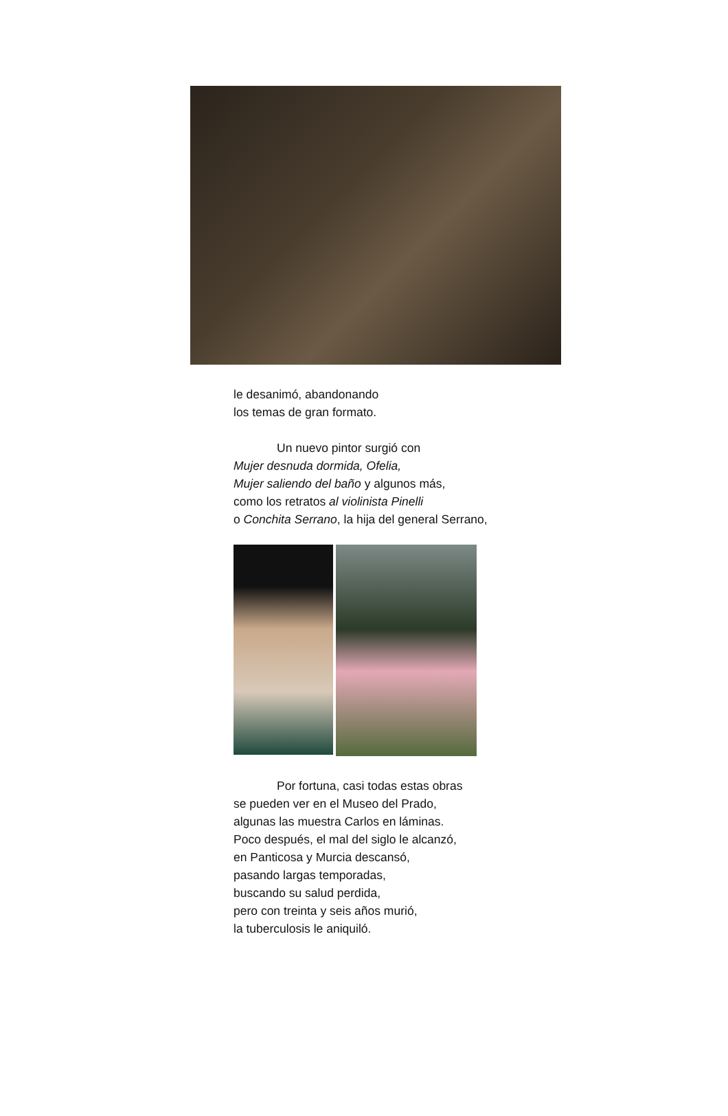le desanimó, abandonando
los temas de gran formato.
Un nuevo pintor surgió con
Mujer desnuda dormida, Ofelia,
Mujer saliendo del baño y algunos más,
como los retratos al violinista Pinelli
o Conchita Serrano, la hija del general Serrano,
Por fortuna, casi todas estas obras
se pueden ver en el Museo del Prado,
algunas las muestra Carlos en láminas.
Poco después, el mal del siglo le alcanzó,
en Panticosa y Murcia descansó,
pasando largas temporadas,
buscando su salud perdida,
pero con treinta y seis años murió,
la tuberculosis le aniquiló.